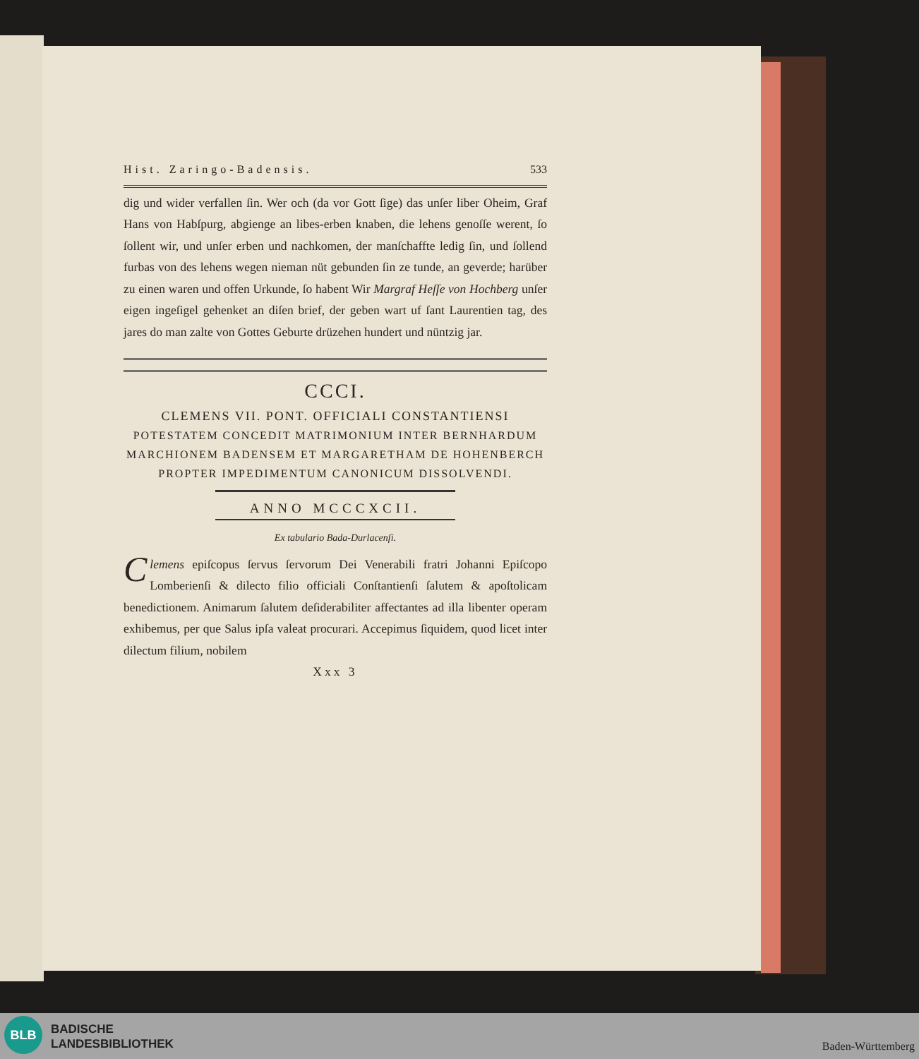Hist. Zaringo-Badensis. 533
dig und wider verfallen ſin. Wer och (da vor Gott ſige) das unſer liber Oheim, Graf Hans von Habſpurg, abgienge an libes-erben knaben, die lehens genoſſe werent, ſo ſollent wir, und unſer erben und nachkomen, der manſchaffte ledig ſin, und ſollend furbas von des lehens wegen nieman nüt gebunden ſin ze tunde, an geverde; harüber zu einen waren und offen Urkunde, ſo habent Wir Margraf Heſſe von Hochberg unſer eigen ingeſigel gehenket an diſen brief, der geben wart uf ſant Laurentien tag, des jares do man zalte von Gottes Geburte drüzehen hundert und nüntzig jar.
CCCI.
CLEMENS VII. PONT. OFFICIALI CONSTANTIENSI
POTESTATEM CONCEDIT MATRIMONIUM INTER BERNHARDUM MARCHIONEM BADENSEM ET MARGARETHAM DE HOHENBERCH PROPTER IMPEDIMENTUM CANONICUM DISSOLVENDI.
ANNO MCCCXCII.
Ex tabulario Bada-Durlacenſi.
Clemens epiſcopus ſervus ſervorum Dei Venerabili fratri Johanni Epiſcopo Lomberienſi & dilecto filio officiali Conſtantienſi ſalutem & apoſtolicam benedictionem. Animarum ſalutem deſiderabiliter affectantes ad illa libenter operam exhibemus, per que Salus ipſa valeat procurari. Accepimus ſiquidem, quod licet inter dilectum filium, nobilem
Xxx 3
BLB
BADISCHE
LANDESBIBLIOTHEK
Baden-Württemberg